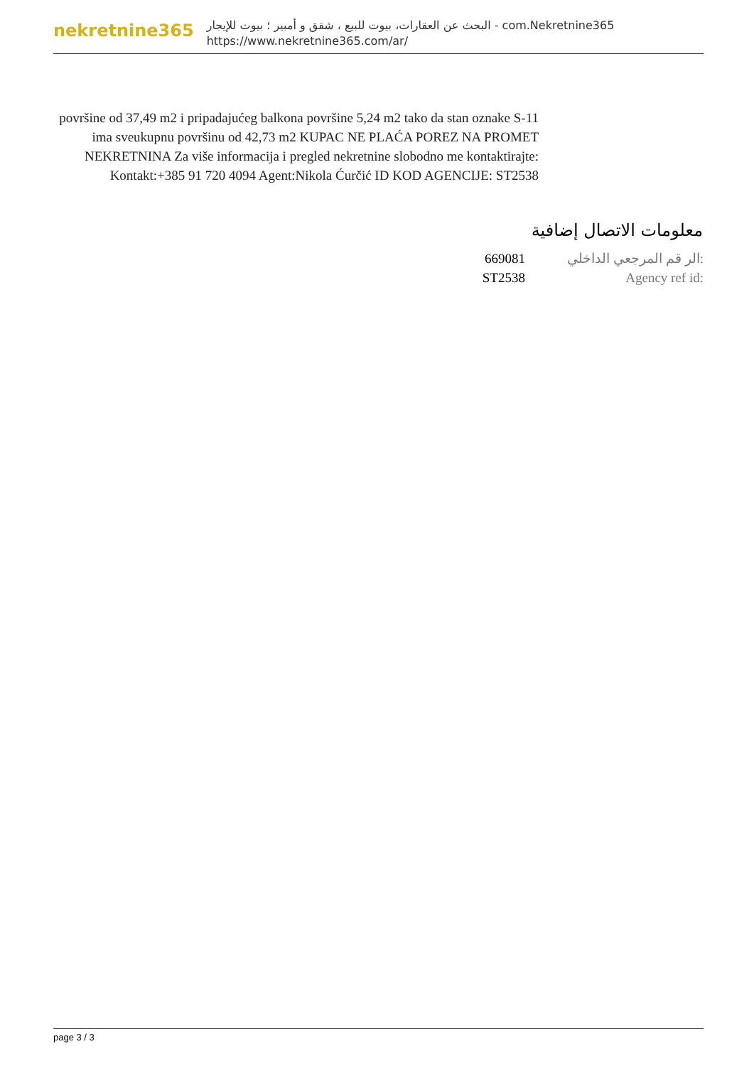nekretnine365
البحث عن العقارات، بيوت للبيع ، شقق و أمبير ؛ بيوت للإيجار - com.Nekretnine365
https://www.nekretnine365.com/ar/
površine od 37,49 m2 i pripadajućeg balkona površine 5,24 m2 tako da stan oznake S-11 ima sveukupnu površinu od 42,73 m2 KUPAC NE PLAĆA POREZ NA PROMET NEKRETNINA Za više informacija i pregled nekretnine slobodno me kontaktirajte: Kontakt:+385 91 720 4094 Agent:Nikola Ćurčić ID KOD AGENCIJE: ST2538
معلومات الاتصال إضافية
| 669081 | الر قم المرجعي الداخلي: |
| ST2538 | Agency ref id: |
page 3 / 3